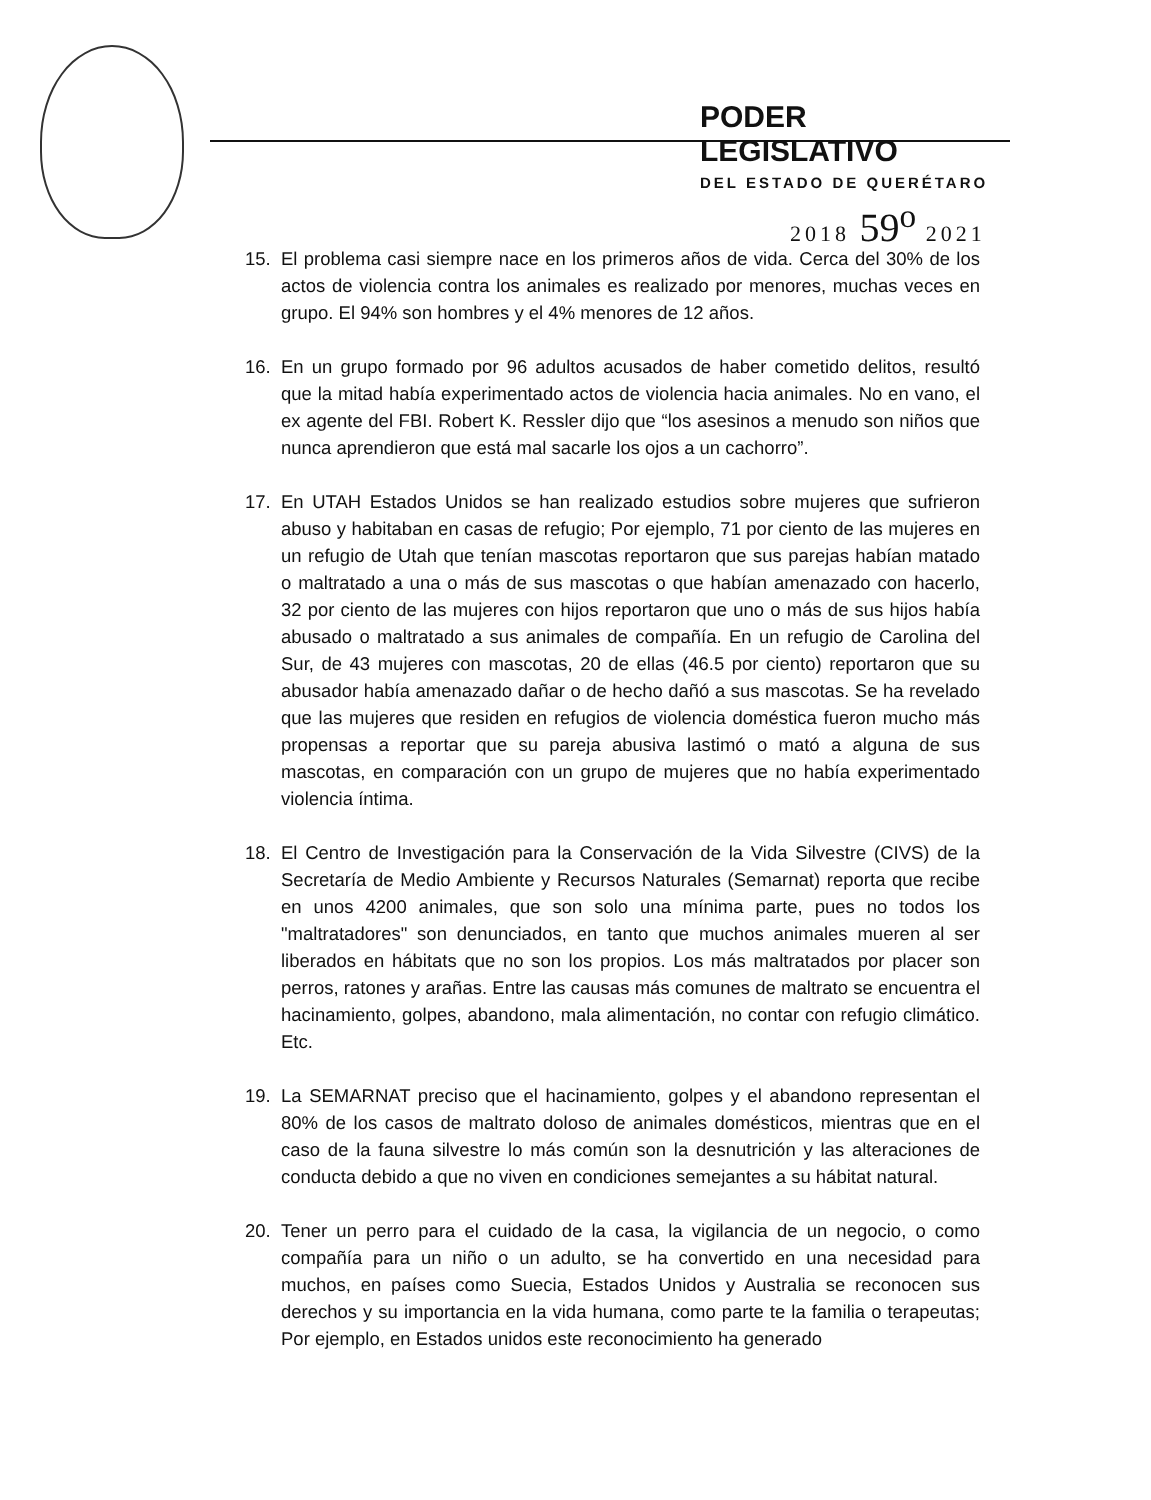PODER LEGISLATIVO
DEL ESTADO DE QUERÉTARO
2018 59<sup>o</sup> 2021
15. El problema casi siempre nace en los primeros años de vida. Cerca del 30% de los actos de violencia contra los animales es realizado por menores, muchas veces en grupo. El 94% son hombres y el 4% menores de 12 años.
16. En un grupo formado por 96 adultos acusados de haber cometido delitos, resultó que la mitad había experimentado actos de violencia hacia animales. No en vano, el ex agente del FBI. Robert K. Ressler dijo que “los asesinos a menudo son niños que nunca aprendieron que está mal sacarle los ojos a un cachorro”.
17. En UTAH Estados Unidos se han realizado estudios sobre mujeres que sufrieron abuso y habitaban en casas de refugio; Por ejemplo, 71 por ciento de las mujeres en un refugio de Utah que tenían mascotas reportaron que sus parejas habían matado o maltratado a una o más de sus mascotas o que habían amenazado con hacerlo, 32 por ciento de las mujeres con hijos reportaron que uno o más de sus hijos había abusado o maltratado a sus animales de compañía. En un refugio de Carolina del Sur, de 43 mujeres con mascotas, 20 de ellas (46.5 por ciento) reportaron que su abusador había amenazado dañar o de hecho dañó a sus mascotas. Se ha revelado que las mujeres que residen en refugios de violencia doméstica fueron mucho más propensas a reportar que su pareja abusiva lastimó o mató a alguna de sus mascotas, en comparación con un grupo de mujeres que no había experimentado violencia íntima.
18. El Centro de Investigación para la Conservación de la Vida Silvestre (CIVS) de la Secretaría de Medio Ambiente y Recursos Naturales (Semarnat) reporta que recibe en unos 4200 animales, que son solo una mínima parte, pues no todos los "maltratadores" son denunciados, en tanto que muchos animales mueren al ser liberados en hábitats que no son los propios. Los más maltratados por placer son perros, ratones y arañas. Entre las causas más comunes de maltrato se encuentra el hacinamiento, golpes, abandono, mala alimentación, no contar con refugio climático. Etc.
19. La SEMARNAT preciso que el hacinamiento, golpes y el abandono representan el 80% de los casos de maltrato doloso de animales domésticos, mientras que en el caso de la fauna silvestre lo más común son la desnutrición y las alteraciones de conducta debido a que no viven en condiciones semejantes a su hábitat natural.
20. Tener un perro para el cuidado de la casa, la vigilancia de un negocio, o como compañía para un niño o un adulto, se ha convertido en una necesidad para muchos, en países como Suecia, Estados Unidos y Australia se reconocen sus derechos y su importancia en la vida humana, como parte te la familia o terapeutas; Por ejemplo, en Estados unidos este reconocimiento ha generado